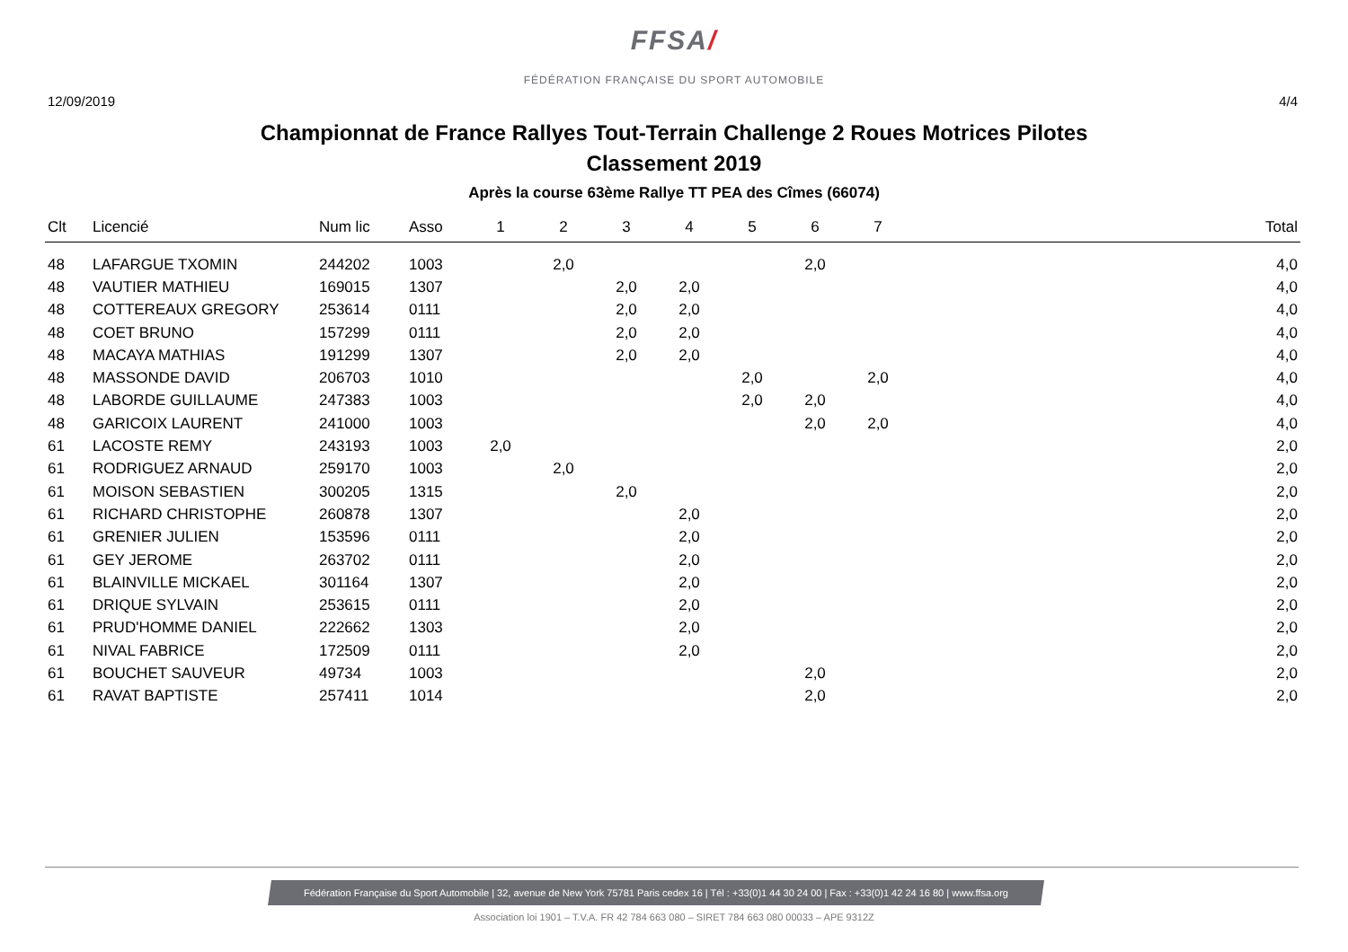FFSA/
FÉDÉRATION FRANÇAISE DU SPORT AUTOMOBILE
12/09/2019 4/4
Championnat de France Rallyes Tout-Terrain Challenge 2 Roues Motrices Pilotes
Classement 2019
Après la course 63ème Rallye TT PEA des Cîmes (66074)
| Clt | Licencié | Num lic | Asso | 1 | 2 | 3 | 4 | 5 | 6 | 7 | Total |
| --- | --- | --- | --- | --- | --- | --- | --- | --- | --- | --- | --- |
| 48 | LAFARGUE TXOMIN | 244202 | 1003 | | 2,0 | | | | 2,0 | | 4,0 |
| 48 | VAUTIER MATHIEU | 169015 | 1307 | | | 2,0 | 2,0 | | | | 4,0 |
| 48 | COTTEREAUX GREGORY | 253614 | 0111 | | | 2,0 | 2,0 | | | | 4,0 |
| 48 | COET BRUNO | 157299 | 0111 | | | 2,0 | 2,0 | | | | 4,0 |
| 48 | MACAYA MATHIAS | 191299 | 1307 | | | 2,0 | 2,0 | | | | 4,0 |
| 48 | MASSONDE DAVID | 206703 | 1010 | | | | | 2,0 | | 2,0 | 4,0 |
| 48 | LABORDE GUILLAUME | 247383 | 1003 | | | | | 2,0 | 2,0 | | 4,0 |
| 48 | GARICOIX LAURENT | 241000 | 1003 | | | | | | 2,0 | 2,0 | 4,0 |
| 61 | LACOSTE REMY | 243193 | 1003 | 2,0 | | | | | | | 2,0 |
| 61 | RODRIGUEZ ARNAUD | 259170 | 1003 | | 2,0 | | | | | | 2,0 |
| 61 | MOISON SEBASTIEN | 300205 | 1315 | | | 2,0 | | | | | 2,0 |
| 61 | RICHARD CHRISTOPHE | 260878 | 1307 | | | | 2,0 | | | | 2,0 |
| 61 | GRENIER JULIEN | 153596 | 0111 | | | | 2,0 | | | | 2,0 |
| 61 | GEY JEROME | 263702 | 0111 | | | | 2,0 | | | | 2,0 |
| 61 | BLAINVILLE MICKAEL | 301164 | 1307 | | | | 2,0 | | | | 2,0 |
| 61 | DRIQUE SYLVAIN | 253615 | 0111 | | | | 2,0 | | | | 2,0 |
| 61 | PRUD'HOMME DANIEL | 222662 | 1303 | | | | 2,0 | | | | 2,0 |
| 61 | NIVAL FABRICE | 172509 | 0111 | | | | 2,0 | | | | 2,0 |
| 61 | BOUCHET SAUVEUR | 49734 | 1003 | | | | | | 2,0 | | 2,0 |
| 61 | RAVAT BAPTISTE | 257411 | 1014 | | | | | | 2,0 | | 2,0 |
Fédération Française du Sport Automobile | 32, avenue de New York 75781 Paris cedex 16 | Tél : +33(0)1 44 30 24 00 | Fax : +33(0)1 42 24 16 80 | www.ffsa.org
Association loi 1901 – T.V.A. FR 42 784 663 080 – SIRET 784 663 080 00033 – APE 9312Z